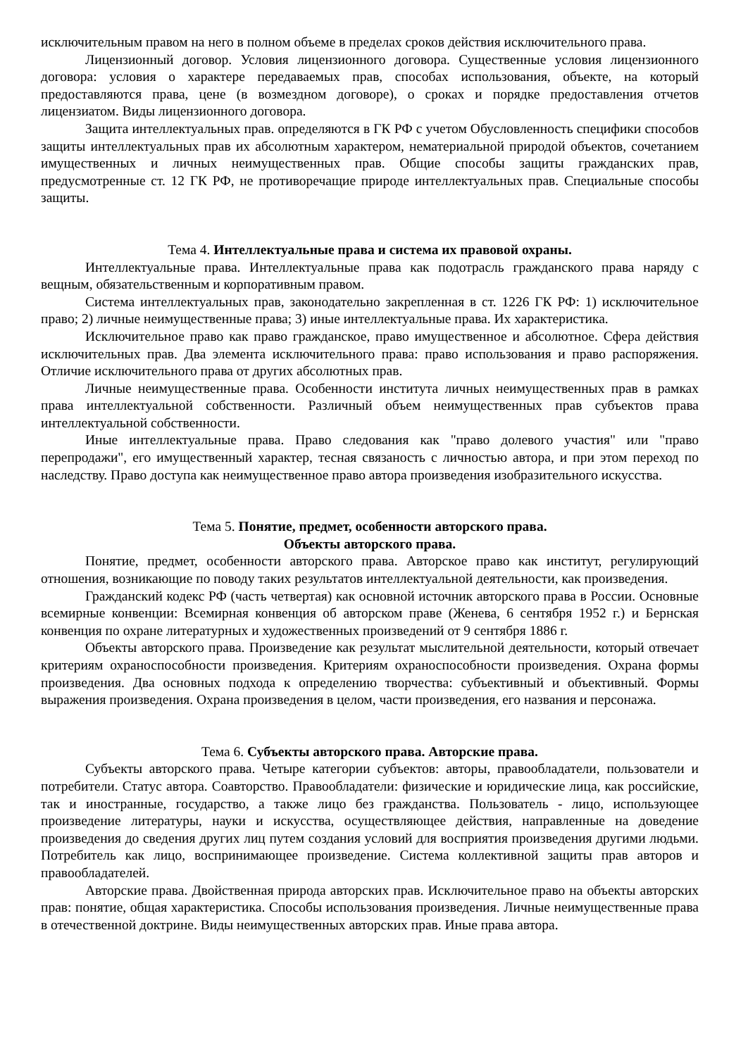исключительным правом на него в полном объеме в пределах сроков действия исключительного права.
Лицензионный договор. Условия лицензионного договора. Существенные условия лицензионного договора: условия о характере передаваемых прав, способах использования, объекте, на который предоставляются права, цене (в возмездном договоре), о сроках и порядке предоставления отчетов лицензиатом. Виды лицензионного договора.
Защита интеллектуальных прав. определяются в ГК РФ с учетом Обусловленность специфики способов защиты интеллектуальных прав их абсолютным характером, нематериальной природой объектов, сочетанием имущественных и личных неимущественных прав. Общие способы защиты гражданских прав, предусмотренные ст. 12 ГК РФ, не противоречащие природе интеллектуальных прав. Специальные способы защиты.
Тема 4. Интеллектуальные права и система их правовой охраны.
Интеллектуальные права. Интеллектуальные права как подотрасль гражданского права наряду с вещным, обязательственным и корпоративным правом.
Система интеллектуальных прав, законодательно закрепленная в ст. 1226 ГК РФ: 1) исключительное право; 2) личные неимущественные права; 3) иные интеллектуальные права. Их характеристика.
Исключительное право как право гражданское, право имущественное и абсолютное. Сфера действия исключительных прав. Два элемента исключительного права: право использования и право распоряжения. Отличие исключительного права от других абсолютных прав.
Личные неимущественные права. Особенности института личных неимущественных прав в рамках права интеллектуальной собственности. Различный объем неимущественных прав субъектов права интеллектуальной собственности.
Иные интеллектуальные права. Право следования как "право долевого участия" или "право перепродажи", его имущественный характер, тесная связаность с личностью автора, и при этом переход по наследству. Право доступа как неимущественное право автора произведения изобразительного искусства.
Тема 5. Понятие, предмет, особенности авторского права.
Объекты авторского права.
Понятие, предмет, особенности авторского права. Авторское право как институт, регулирующий отношения, возникающие по поводу таких результатов интеллектуальной деятельности, как произведения.
Гражданский кодекс РФ (часть четвертая) как основной источник авторского права в России. Основные всемирные конвенции: Всемирная конвенция об авторском праве (Женева, 6 сентября 1952 г.) и Бернская конвенция по охране литературных и художественных произведений от 9 сентября 1886 г.
Объекты авторского права. Произведение как результат мыслительной деятельности, который отвечает критериям охраноспособности произведения. Критериям охраноспособности произведения. Охрана формы произведения. Два основных подхода к определению творчества: субъективный и объективный. Формы выражения произведения. Охрана произведения в целом, части произведения, его названия и персонажа.
Тема 6. Субъекты авторского права. Авторские права.
Субъекты авторского права. Четыре категории субъектов: авторы, правообладатели, пользователи и потребители. Статус автора. Соавторство. Правообладатели: физические и юридические лица, как российские, так и иностранные, государство, а также лицо без гражданства. Пользователь - лицо, использующее произведение литературы, науки и искусства, осуществляющее действия, направленные на доведение произведения до сведения других лиц путем создания условий для восприятия произведения другими людьми. Потребитель как лицо, воспринимающее произведение. Система коллективной защиты прав авторов и правообладателей.
Авторские права. Двойственная природа авторских прав. Исключительное право на объекты авторских прав: понятие, общая характеристика. Способы использования произведения. Личные неимущественные права в отечественной доктрине. Виды неимущественных авторских прав. Иные права автора.